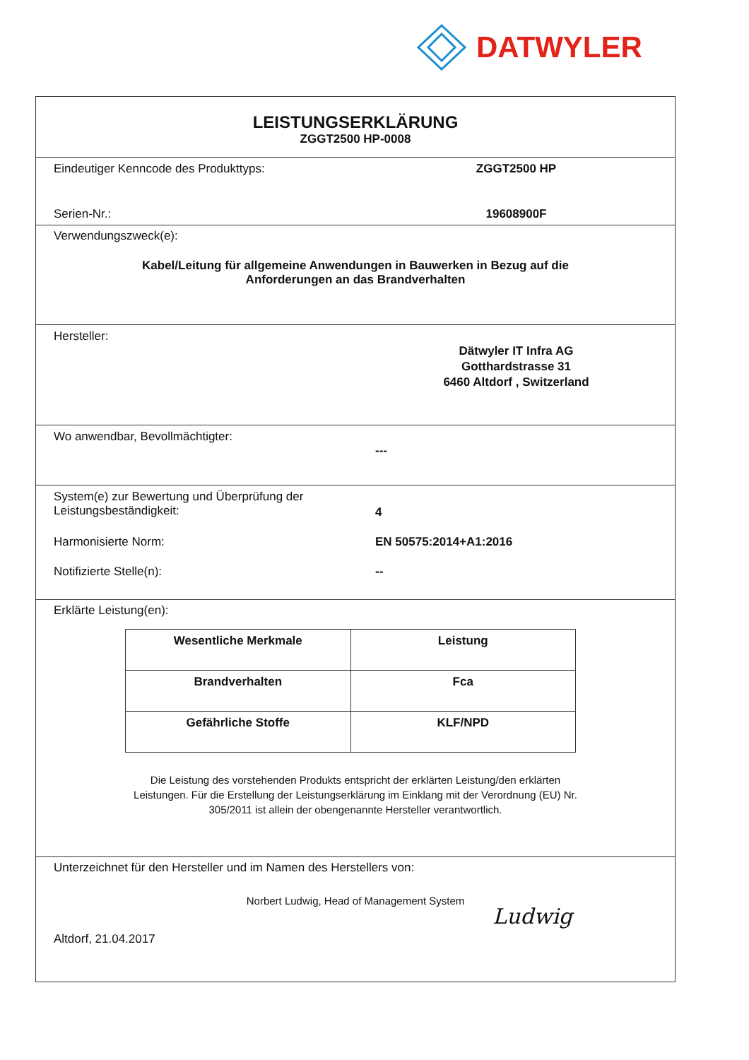DATWYLER
LEISTUNGSERKLÄRUNG
ZGGT2500 HP-0008
Eindeutiger Kenncode des Produkttyps: ZGGT2500 HP
Serien-Nr.: 19608900F
Verwendungszweck(e):
Kabel/Leitung für allgemeine Anwendungen in Bauwerken in Bezug auf die
Anforderungen an das Brandverhalten
Hersteller:
Dätwyler IT Infra AG
Gotthardstrasse 31
6460 Altdorf , Switzerland
Wo anwendbar, Bevollmächtigter:
---
System(e) zur Bewertung und Überprüfung der
Leistungsbeständigkeit:
4
Harmonisierte Norm: EN 50575:2014+A1:2016
Notifizierte Stelle(n): --
Erklärte Leistung(en):
| Wesentliche Merkmale | Leistung |
| Brandverhalten | Fca |
| Gefährliche Stoffe | KLF/NPD |
Die Leistung des vorstehenden Produkts entspricht der erklärten Leistung/den erklärten
Leistungen. Für die Erstellung der Leistungserklärung im Einklang mit der Verordnung (EU) Nr.
305/2011 ist allein der obengenannte Hersteller verantwortlich.
Unterzeichnet für den Hersteller und im Namen des Herstellers von:
Norbert Ludwig, Head of Management System
Altdorf, 21.04.2017 Ludwig